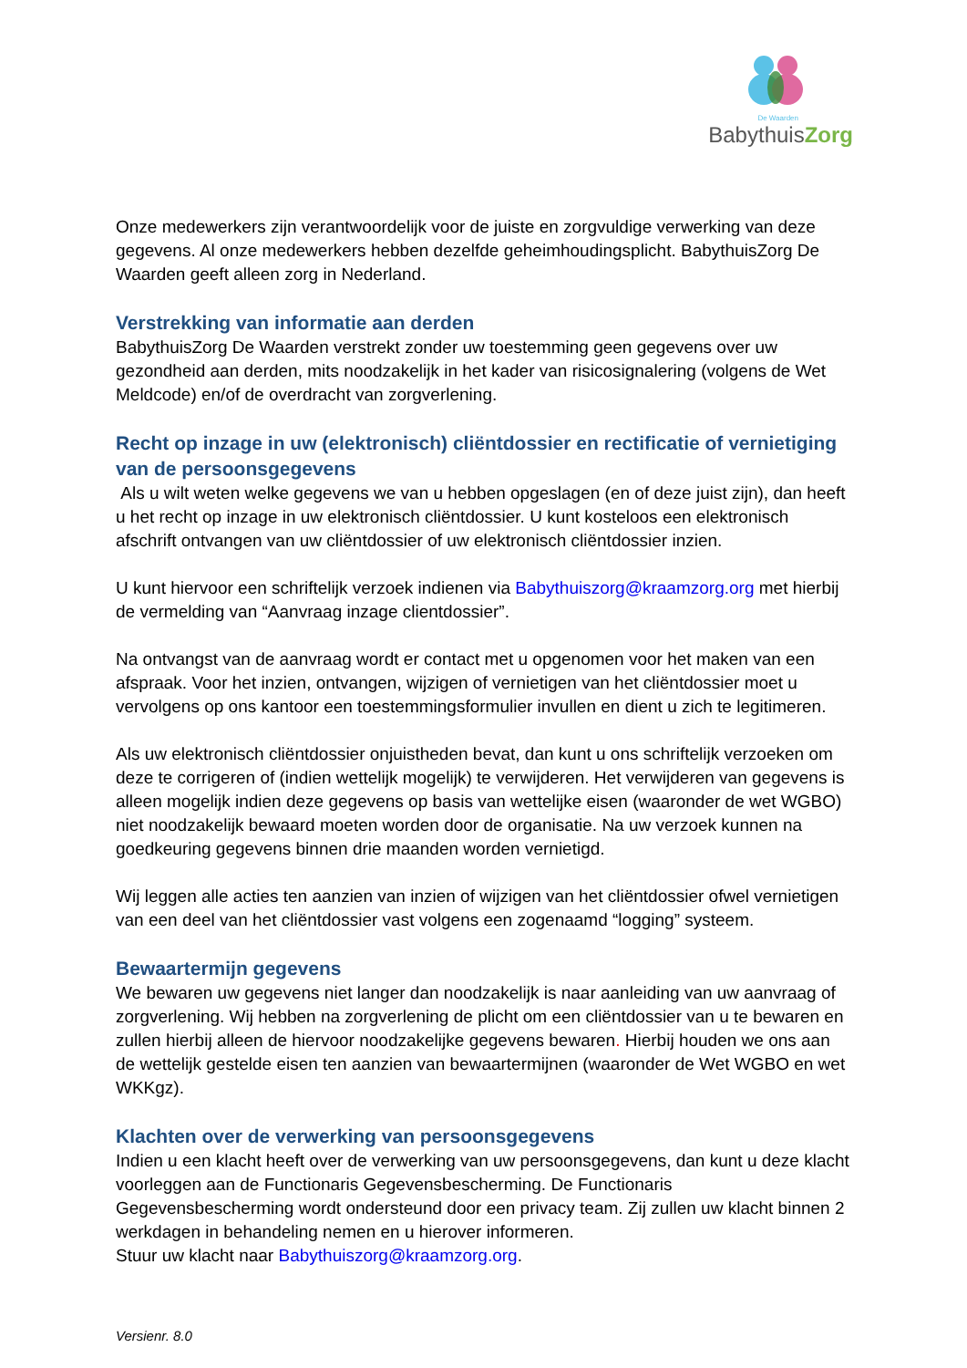De Waarden
BabythuisZorg
Onze medewerkers zijn verantwoordelijk voor de juiste en zorgvuldige verwerking van deze gegevens. Al onze medewerkers hebben dezelfde geheimhoudingsplicht. BabythuisZorg De Waarden geeft alleen zorg in Nederland.
Verstrekking van informatie aan derden
BabythuisZorg De Waarden verstrekt zonder uw toestemming geen gegevens over uw gezondheid aan derden, mits noodzakelijk in het kader van risicosignalering (volgens de Wet Meldcode) en/of de overdracht van zorgverlening.
Recht op inzage in uw (elektronisch) cliëntdossier en rectificatie of vernietiging van de persoonsgegevens
Als u wilt weten welke gegevens we van u hebben opgeslagen (en of deze juist zijn), dan heeft u het recht op inzage in uw elektronisch cliëntdossier. U kunt kosteloos een elektronisch afschrift ontvangen van uw cliëntdossier of uw elektronisch cliëntdossier inzien.
U kunt hiervoor een schriftelijk verzoek indienen via Babythuiszorg@kraamzorg.org met hierbij de vermelding van “Aanvraag inzage clientdossier”.
Na ontvangst van de aanvraag wordt er contact met u opgenomen voor het maken van een afspraak. Voor het inzien, ontvangen, wijzigen of vernietigen van het cliëntdossier moet u vervolgens op ons kantoor een toestemmingsformulier invullen en dient u zich te legitimeren.
Als uw elektronisch cliëntdossier onjuistheden bevat, dan kunt u ons schriftelijk verzoeken om deze te corrigeren of (indien wettelijk mogelijk) te verwijderen. Het verwijderen van gegevens is alleen mogelijk indien deze gegevens op basis van wettelijke eisen (waaronder de wet WGBO) niet noodzakelijk bewaard moeten worden door de organisatie. Na uw verzoek kunnen na goedkeuring gegevens binnen drie maanden worden vernietigd.
Wij leggen alle acties ten aanzien van inzien of wijzigen van het cliëntdossier ofwel vernietigen van een deel van het cliëntdossier vast volgens een zogenaamd “logging” systeem.
Bewaartermijn gegevens
We bewaren uw gegevens niet langer dan noodzakelijk is naar aanleiding van uw aanvraag of zorgverlening. Wij hebben na zorgverlening de plicht om een cliëntdossier van u te bewaren en zullen hierbij alleen de hiervoor noodzakelijke gegevens bewaren. Hierbij houden we ons aan de wettelijk gestelde eisen ten aanzien van bewaartermijnen (waaronder de Wet WGBO en wet WKKgz).
Klachten over de verwerking van persoonsgegevens
Indien u een klacht heeft over de verwerking van uw persoonsgegevens, dan kunt u deze klacht voorleggen aan de Functionaris Gegevensbescherming. De Functionaris Gegevensbescherming wordt ondersteund door een privacy team. Zij zullen uw klacht binnen 2 werkdagen in behandeling nemen en u hierover informeren.
Stuur uw klacht naar Babythuiszorg@kraamzorg.org.
Versienr. 8.0